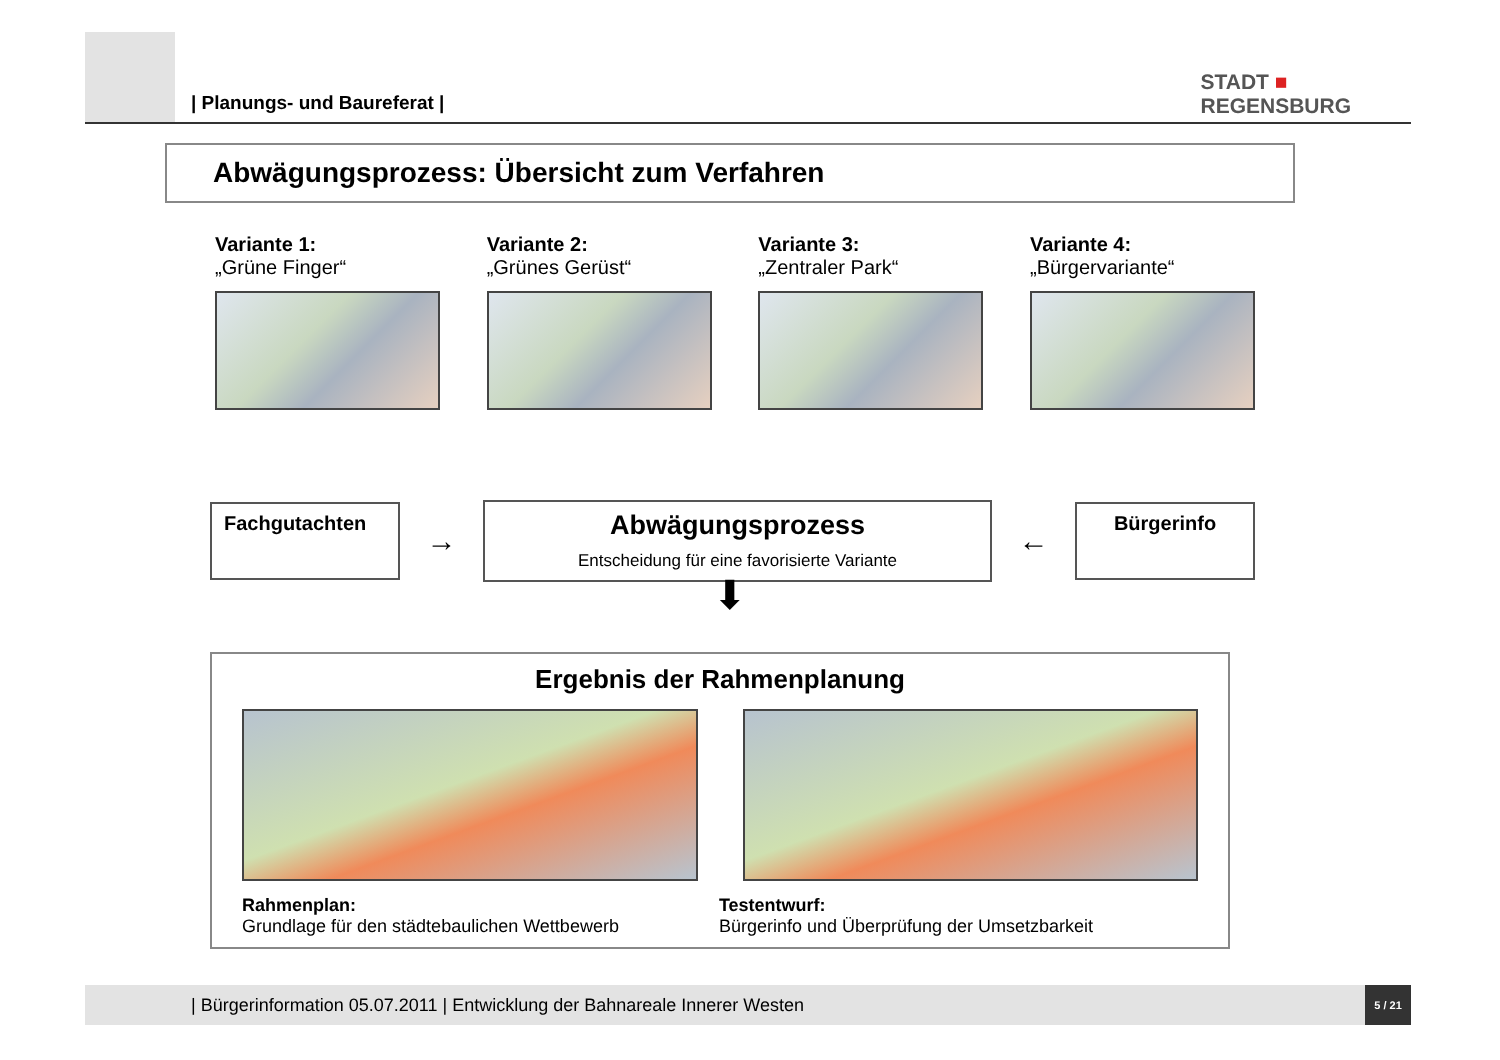| Planungs- und Baureferat |
STADT ■
REGENSBURG
Abwägungsprozess: Übersicht zum Verfahren
Variante 1:
„Grüne Finger“
Variante 2:
„Grünes Gerüst“
Variante 3:
„Zentraler Park“
Variante 4:
„Bürgervariante“
Fachgutachten
→
Abwägungsprozess
Entscheidung für eine favorisierte Variante
←
Bürgerinfo
⬇
Ergebnis der Rahmenplanung
Rahmenplan:
Grundlage für den städtebaulichen Wettbewerb
Testentwurf:
Bürgerinfo und Überprüfung der Umsetzbarkeit
| Bürgerinformation 05.07.2011 | Entwicklung der Bahnareale Innerer Westen
5 / 21